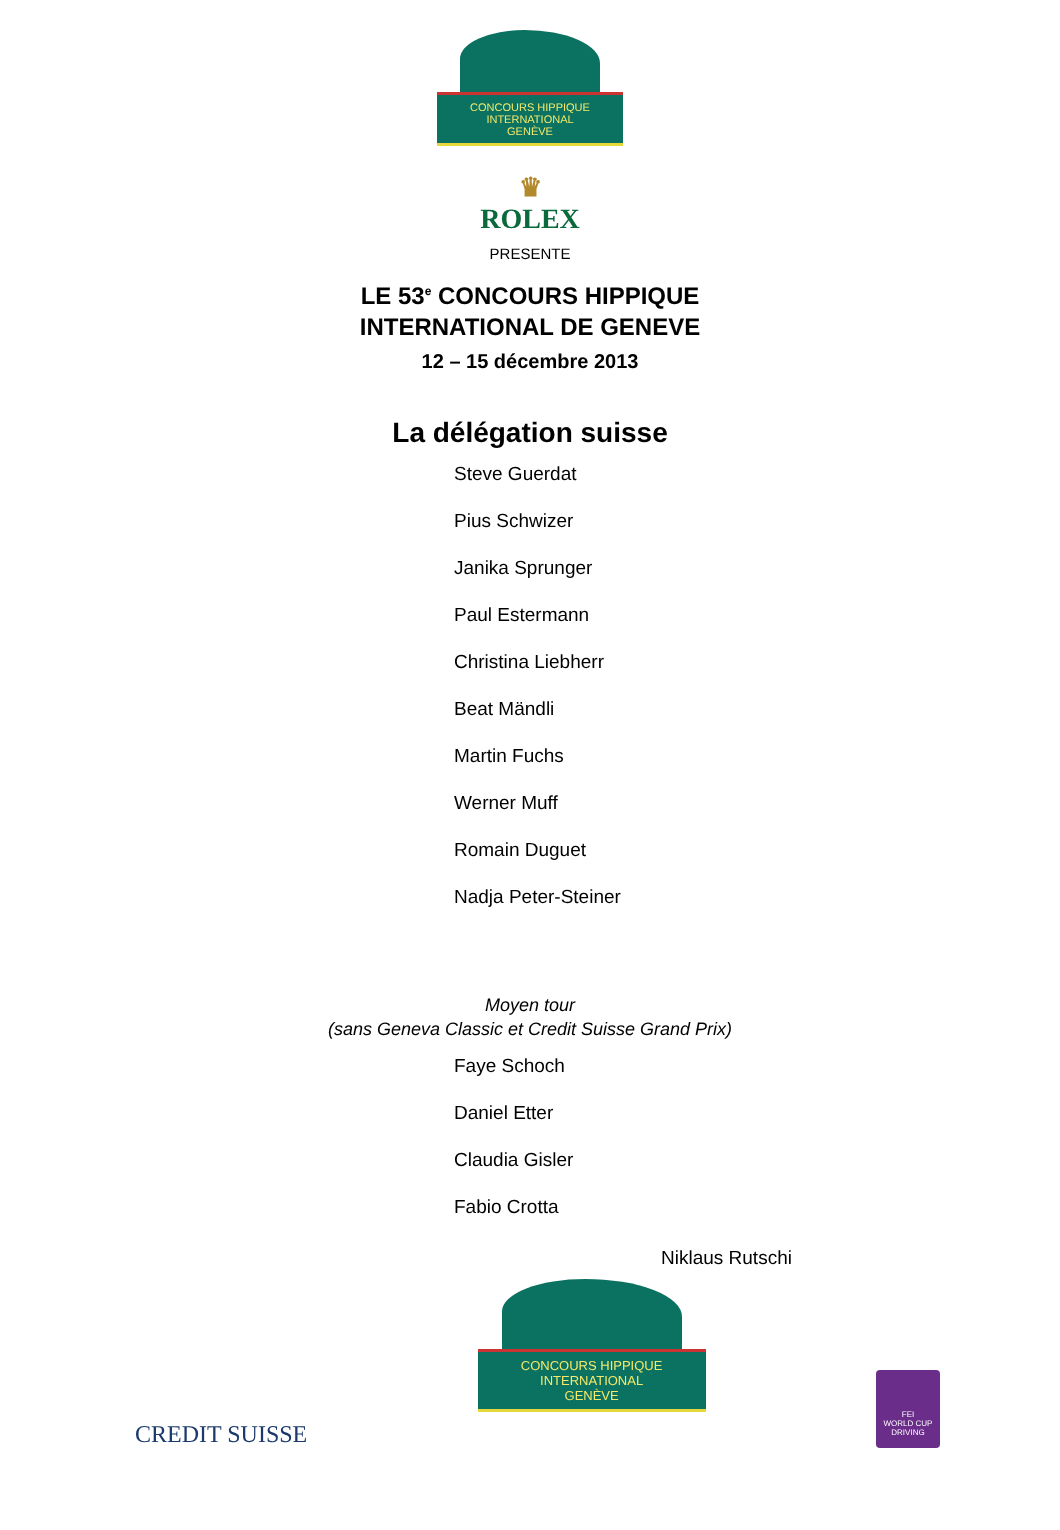CONCOURS HIPPIQUE INTERNATIONAL
GENÈVE
♛
ROLEX
PRESENTE
LE 53<sup>e</sup> CONCOURS HIPPIQUE
INTERNATIONAL DE GENEVE
12 – 15 décembre 2013
La délégation suisse
Steve Guerdat
Pius Schwizer
Janika Sprunger
Paul Estermann
Christina Liebherr
Beat Mändli
Martin Fuchs
Werner Muff
Romain Duguet
Nadja Peter-Steiner
Moyen tour
(sans Geneva Classic et Credit Suisse Grand Prix)
Faye Schoch
Daniel Etter
Claudia Gisler
Fabio Crotta
Niklaus Rutschi
CREDIT SUISSE
CONCOURS HIPPIQUE INTERNATIONAL
GENÈVE
FEI
WORLD CUP
DRIVING